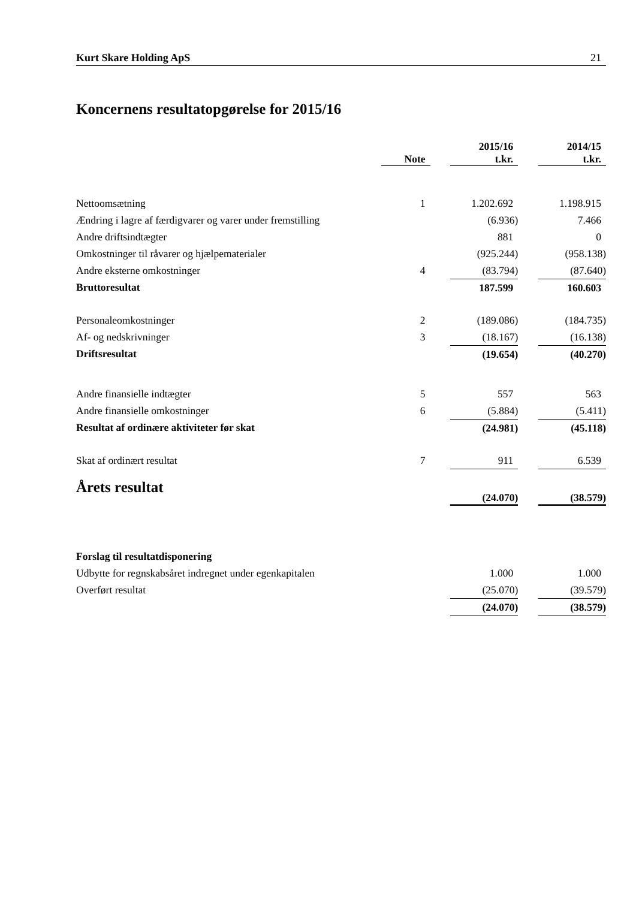Kurt Skare Holding ApS 21
Koncernens resultatopgørelse for 2015/16
| | Note | | 2015/16 t.kr. | | 2014/15 t.kr. |
| --- | --- | --- | --- | --- | --- |
| Nettoomsætning | 1 | | 1.202.692 | | 1.198.915 |
| Ændring i lagre af færdigvarer og varer under fremstilling | | | (6.936) | | 7.466 |
| Andre driftsindtægter | | | 881 | | 0 |
| Omkostninger til råvarer og hjælpematerialer | | | (925.244) | | (958.138) |
| Andre eksterne omkostninger | 4 | | (83.794) | | (87.640) |
| Bruttoresultat | | | 187.599 | | 160.603 |
| Personaleomkostninger | 2 | | (189.086) | | (184.735) |
| Af- og nedskrivninger | 3 | | (18.167) | | (16.138) |
| Driftsresultat | | | (19.654) | | (40.270) |
| Andre finansielle indtægter | 5 | | 557 | | 563 |
| Andre finansielle omkostninger | 6 | | (5.884) | | (5.411) |
| Resultat af ordinære aktiviteter før skat | | | (24.981) | | (45.118) |
| Skat af ordinært resultat | 7 | | 911 | | 6.539 |
| Årets resultat | | | (24.070) | | (38.579) |
| Forslag til resultatdisponering | | | | | |
| Udbytte for regnskabsåret indregnet under egenkapitalen | | | 1.000 | | 1.000 |
| Overført resultat | | | (25.070) | | (39.579) |
| | | | (24.070) | | (38.579) |